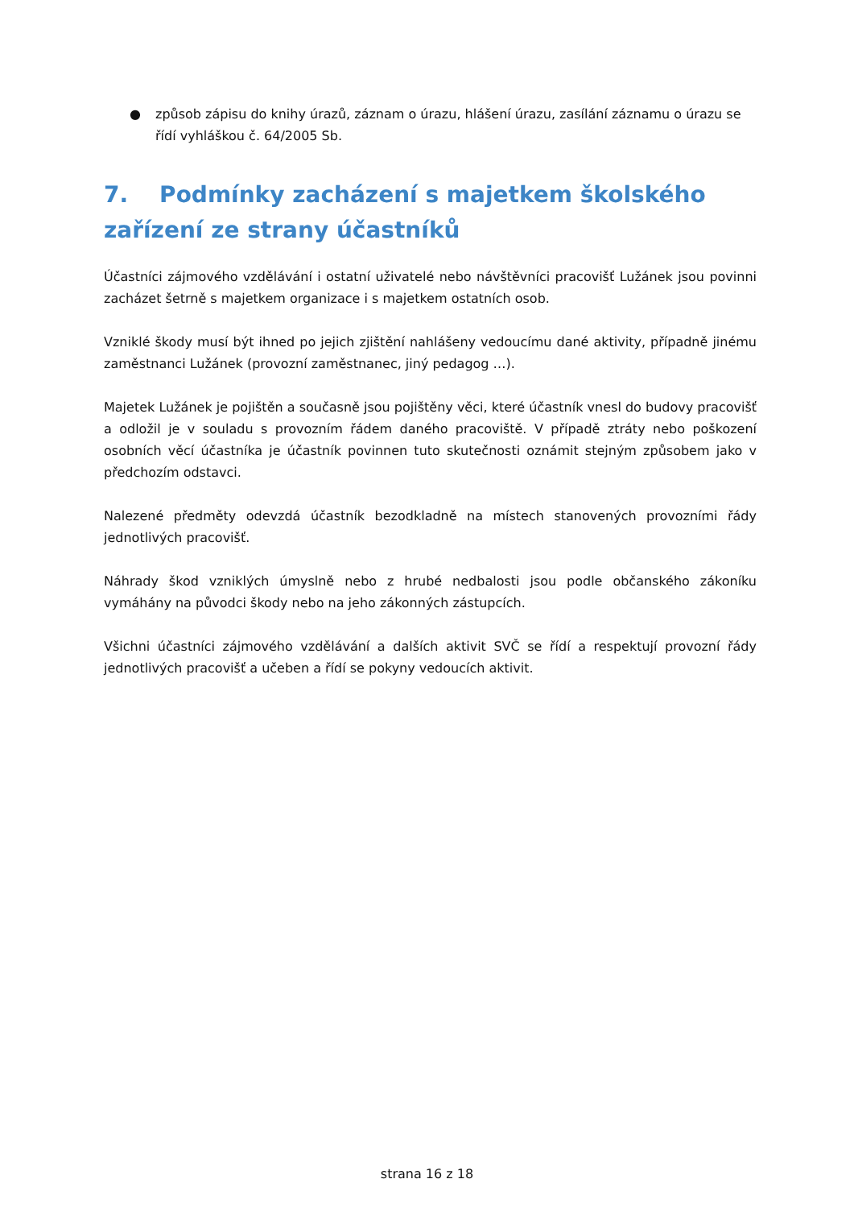● způsob zápisu do knihy úrazů, záznam o úrazu, hlášení úrazu, zasílání záznamu o úrazu se řídí vyhláškou č. 64/2005 Sb.
7. Podmínky zacházení s majetkem školského zařízení ze strany účastníků
Účastníci zájmového vzdělávání i ostatní uživatelé nebo návštěvníci pracovišť Lužánek jsou povinni zacházet šetrně s majetkem organizace i s majetkem ostatních osob.
Vzniklé škody musí být ihned po jejich zjištění nahlášeny vedoucímu dané aktivity, případně jinému zaměstnanci Lužánek (provozní zaměstnanec, jiný pedagog …).
Majetek Lužánek je pojištěn a současně jsou pojištěny věci, které účastník vnesl do budovy pracovišť a odložil je v souladu s provozním řádem daného pracoviště. V případě ztráty nebo poškození osobních věcí účastníka je účastník povinnen tuto skutečnosti oznámit stejným způsobem jako v předchozím odstavci.
Nalezené předměty odevzdá účastník bezodkladně na místech stanovených provozními řády jednotlivých pracovišť.
Náhrady škod vzniklých úmyslně nebo z hrubé nedbalosti jsou podle občanského zákoníku vymáhány na původci škody nebo na jeho zákonných zástupcích.
Všichni účastníci zájmového vzdělávání a dalších aktivit SVČ se řídí a respektují provozní řády jednotlivých pracovišť a učeben a řídí se pokyny vedoucích aktivit.
strana 16 z 18